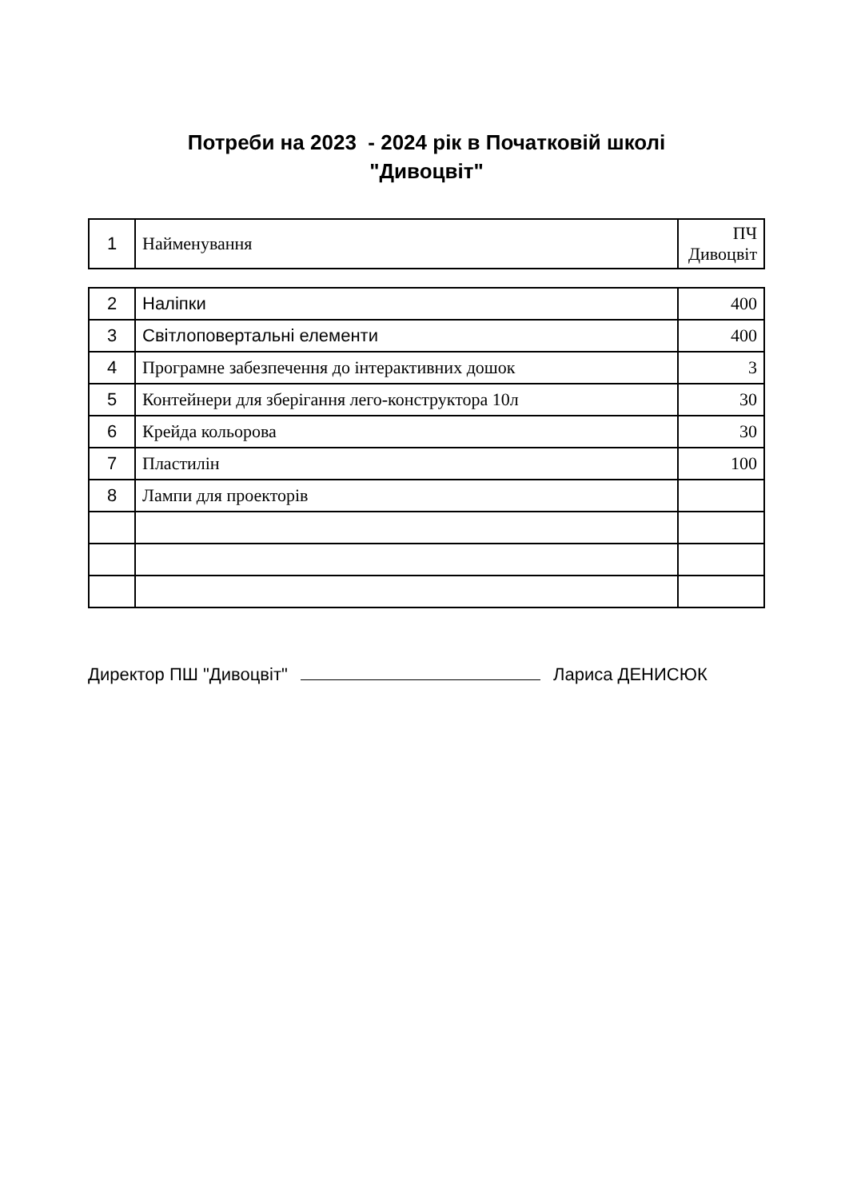Потреби на 2023 - 2024 рік в Початковій школі
"Дивоцвіт"
| 1 | Найменування | ПЧ Дивоцвіт |
| 2 | Наліпки | 400 |
| 3 | Світлоповертальні елементи | 400 |
| 4 | Програмне забезпечення до інтерактивних дошок | 3 |
| 5 | Контейнери для зберігання лего-конструктора 10л | 30 |
| 6 | Крейда кольорова | 30 |
| 7 | Пластилін | 100 |
| 8 | Лампи для проекторів | |
Директор ПШ "Дивоцвіт" Лариса ДЕНИСЮК